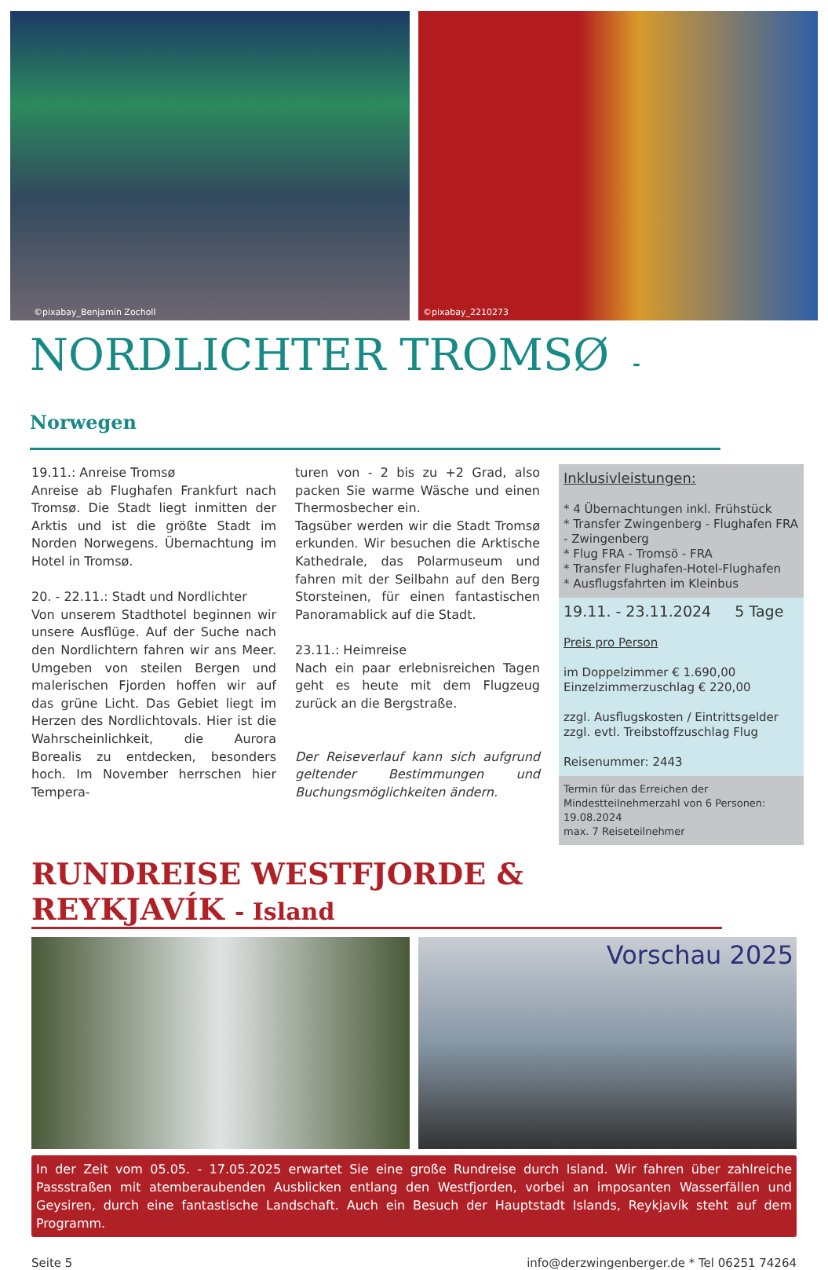©pixabay_Benjamin Zocholl
©pixabay_2210273
NORDLICHTER TROMSØ - Norwegen
19.11.: Anreise Tromsø
Anreise ab Flughafen Frankfurt nach Tromsø. Die Stadt liegt inmitten der Arktis und ist die größte Stadt im Norden Norwegens. Übernachtung im Hotel in Tromsø.
20. - 22.11.: Stadt und Nordlichter
Von unserem Stadthotel beginnen wir unsere Ausflüge. Auf der Suche nach den Nordlichtern fahren wir ans Meer. Umgeben von steilen Bergen und malerischen Fjorden hoffen wir auf das grüne Licht. Das Gebiet liegt im Herzen des Nordlichtovals. Hier ist die Wahrscheinlichkeit, die Aurora Borealis zu entdecken, besonders hoch. Im November herrschen hier Tempera-
turen von - 2 bis zu +2 Grad, also packen Sie warme Wäsche und einen Thermosbecher ein.
Tagsüber werden wir die Stadt Tromsø erkunden. Wir besuchen die Arktische Kathedrale, das Polarmuseum und fahren mit der Seilbahn auf den Berg Storsteinen, für einen fantastischen Panoramablick auf die Stadt.
23.11.: Heimreise
Nach ein paar erlebnisreichen Tagen geht es heute mit dem Flugzeug zurück an die Bergstraße.
Der Reiseverlauf kann sich aufgrund geltender Bestimmungen und Buchungsmöglichkeiten ändern.
Inklusivleistungen:
* 4 Übernachtungen inkl. Frühstück
* Transfer Zwingenberg - Flughafen FRA - Zwingenberg
* Flug FRA - Tromsö - FRA
* Transfer Flughafen-Hotel-Flughafen
* Ausflugsfahrten im Kleinbus
19.11. - 23.11.2024 5 Tage
Preis pro Person
im Doppelzimmer € 1.690,00
Einzelzimmerzuschlag € 220,00
zzgl. Ausflugskosten / Eintrittsgelder
zzgl. evtl. Treibstoffzuschlag Flug
Reisenummer: 2443
Termin für das Erreichen der Mindestteilnehmerzahl von 6 Personen: 19.08.2024
max. 7 Reiseteilnehmer
RUNDREISE WESTFJORDE & REYKJAVÍK - Island
Vorschau 2025
In der Zeit vom 05.05. - 17.05.2025 erwartet Sie eine große Rundreise durch Island. Wir fahren über zahlreiche Passstraßen mit atemberaubenden Ausblicken entlang den Westfjorden, vorbei an imposanten Wasserfällen und Geysiren, durch eine fantastische Landschaft. Auch ein Besuch der Hauptstadt Islands, Reykjavík steht auf dem Programm.
Seite 5 info@derzwingenberger.de * Tel 06251 74264